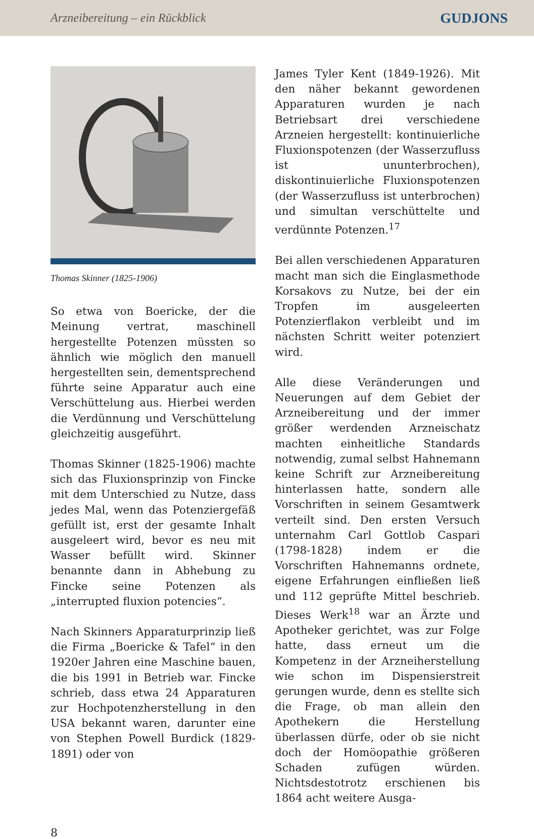Arzneibereitung – ein Rückblick GUDJONS
Thomas Skinner (1825-1906)
So etwa von Boericke, der die Meinung vertrat, maschinell hergestellte Potenzen müssten so ähnlich wie möglich den manuell hergestellten sein, dementsprechend führte seine Apparatur auch eine Verschüttelung aus. Hierbei werden die Verdünnung und Verschüttelung gleichzeitig ausgeführt.
Thomas Skinner (1825-1906) machte sich das Fluxionsprinzip von Fincke mit dem Unterschied zu Nutze, dass jedes Mal, wenn das Potenziergefäß gefüllt ist, erst der gesamte Inhalt ausgeleert wird, bevor es neu mit Wasser befüllt wird. Skinner benannte dann in Abhebung zu Fincke seine Potenzen als „interrupted fluxion potencies“.
Nach Skinners Apparaturprinzip ließ die Firma „Boericke & Tafel“ in den 1920er Jahren eine Maschine bauen, die bis 1991 in Betrieb war. Fincke schrieb, dass etwa 24 Apparaturen zur Hochpotenzherstellung in den USA bekannt waren, darunter eine von Stephen Powell Burdick (1829-1891) oder von
James Tyler Kent (1849-1926). Mit den näher bekannt gewordenen Apparaturen wurden je nach Betriebsart drei verschiedene Arzneien hergestellt: kontinuierliche Fluxionspotenzen (der Wasserzufluss ist ununterbrochen), diskontinuierliche Fluxionspotenzen (der Wasserzufluss ist unterbrochen) und simultan verschüttelte und verdünnte Potenzen.<sup>17</sup>
Bei allen verschiedenen Apparaturen macht man sich die Einglasmethode Korsakovs zu Nutze, bei der ein Tropfen im ausgeleerten Potenzierflakon verbleibt und im nächsten Schritt weiter potenziert wird.
Alle diese Veränderungen und Neuerungen auf dem Gebiet der Arzneibereitung und der immer größer werdenden Arzneischatz machten einheitliche Standards notwendig, zumal selbst Hahnemann keine Schrift zur Arzneibereitung hinterlassen hatte, sondern alle Vorschriften in seinem Gesamtwerk verteilt sind. Den ersten Versuch unternahm Carl Gottlob Caspari (1798-1828) indem er die Vorschriften Hahnemanns ordnete, eigene Erfahrungen einfließen ließ und 112 geprüfte Mittel beschrieb. Dieses Werk<sup>18</sup> war an Ärzte und Apotheker gerichtet, was zur Folge hatte, dass erneut um die Kompetenz in der Arzneiherstellung wie schon im Dispensierstreit gerungen wurde, denn es stellte sich die Frage, ob man allein den Apothekern die Herstellung überlassen dürfe, oder ob sie nicht doch der Homöopathie größeren Schaden zufügen würden. Nichtsdestotrotz erschienen bis 1864 acht weitere Ausga-
8